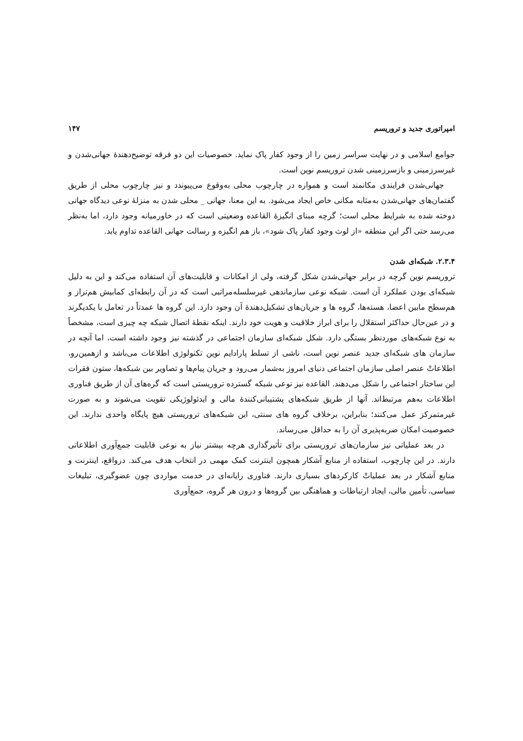امپراتوری جدید و تروریسم ۱۴۷
جوامع اسلامی و در نهایت سراسر زمین را از وجود کفار پاک نماید. خصوصیات این دو فرقه توضیح‌دهندهٔ جهانی‌شدن و غیرسرزمینی و بازسرزمینی شدن تروریسم نوین است.
جهانی‌شدن فرایندی مکانمند است و همواره در چارچوب محلی به‌وقوع می‌پیوندد و نیز چارچوب محلی از طریق گفتمان‌های جهانی‌شدن به‌مثابه مکانی خاص ایجاد می‌شود. به این معنا، جهانی _ محلی شدن به منزلهٔ نوعی دیدگاه جهانی دوخته شده به شرایط محلی است؛ گرچه مبنای انگیزهٔ القاعده وضعیتی است که در خاورمیانه وجود دارد، اما به‌نظر می‌رسد حتی اگر این منطقه «از لوث وجود کفار پاک شود»، باز هم انگیزه و رسالت جهانی القاعده تداوم یابد.
۲.۳.۴. شبکه‌ای شدن
تروریسم نوین گرچه در برابر جهانی‌شدن شکل گرفته، ولی از امکانات و قابلیت‌های آن استفاده می‌کند و این به دلیل شبکه‌ای بودن عملکرد آن است. شبکه نوعی سازماندهی غیرسلسله‌مراتبی است که در آن رابطه‌ای کمابیش هم‌تراز و هم‌سطح مابین اعضا، هسته‌ها، گروه ها و جریان‌های تشکیل‌دهندهٔ آن وجود دارد. این گروه ها عمدتاً در تعامل با یکدیگرند و در عین‌حال حداکثر استقلال را برای ابراز خلاقیت و هویت خود دارند. اینکه نقطهٔ اتصال شبکه چه چیزی است، مشخصاً به نوع شبکه‌های موردنظر بستگی دارد. شکل شبکه‌ای سازمان اجتماعی در گذشته نیز وجود داشته است، اما آنچه در سازمان های شبکه‌ای جدید عنصر نوین است، ناشی از تسلط پارادایم نوین تکنولوژی اطلاعات می‌باشد و ازهمین‌رو، اطلاعاتْ عنصر اصلی سازمان اجتماعی دنیای امروز به‌شمار می‌رود و جریان پیام‌ها و تصاویر بین شبکه‌ها، ستون فقرات این ساختار اجتماعی را شکل می‌دهند. القاعده نیز نوعی شبکه گسترده تروریستی است که گره‌های آن از طریق فناوری اطلاعات به‌هم مرتبط‌اند. آنها از طریق شبکه‌های پشتیبانی‌کنندهٔ مالی و ایدئولوژیکی تقویت می‌شوند و به صورت غیرمتمرکز عمل می‌کنند؛ بنابراین، برخلاف گروه های سنتی، این شبکه‌های تروریستی هیچ پایگاه واحدی ندارند. این خصوصیت امکان ضربه‌پذیری آن را به حداقل می‌رساند.
در بعد عملیاتی نیز سازمان‌های تروریستی برای تأثیرگذاری هرچه بیشتر نیاز به نوعی قابلیت جمع‌آوری اطلاعاتی دارند. در این چارچوب، استفاده از منابع آشکار همچون اینترنت کمک مهمی در انتخاب هدف می‌کند. درواقع، اینترنت و منابع آشکار در بعد عملیاتْ کارکردهای بسیاری دارند. فناوری رایانه‌ای در خدمت مواردی چون عضوگیری، تبلیغات سیاسی، تأمین مالی، ایجاد ارتباطات و هماهنگی بین گروه‌ها و درون هر گروه، جمع‌آوری